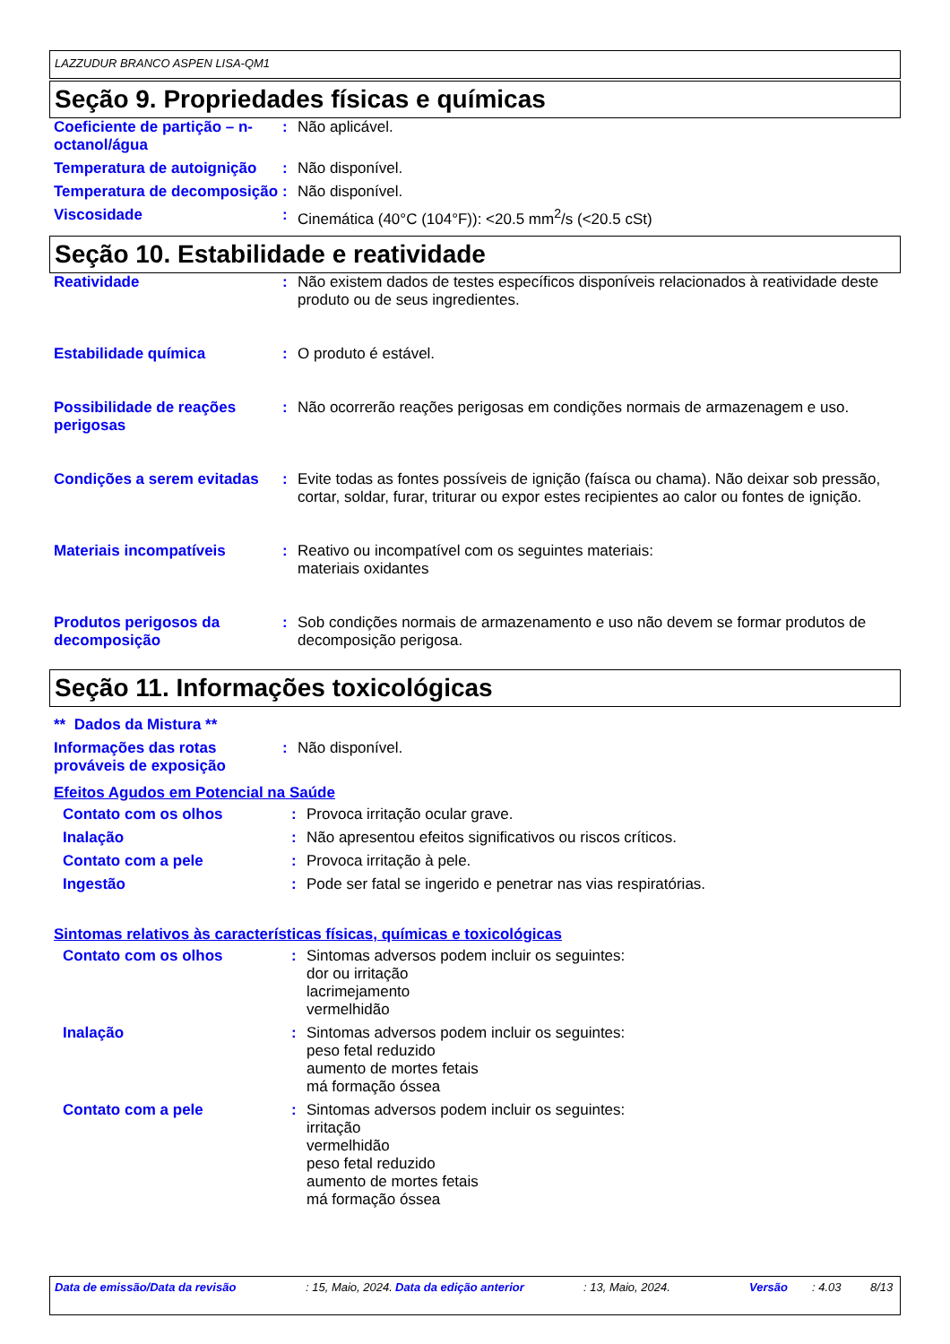LAZZUDUR BRANCO ASPEN LISA-QM1
Seção 9. Propriedades físicas e químicas
| Coeficiente de partição – n-octanol/água | : | Não aplicável. |
| Temperatura de autoignição | : | Não disponível. |
| Temperatura de decomposição | : | Não disponível. |
| Viscosidade | : | Cinemática (40°C (104°F)): <20.5 mm<sup>2</sup>/s (<20.5 cSt) |
Seção 10. Estabilidade e reatividade
| Reatividade | : | Não existem dados de testes específicos disponíveis relacionados à reatividade deste produto ou de seus ingredientes. |
| Estabilidade química | : | O produto é estável. |
| Possibilidade de reações perigosas | : | Não ocorrerão reações perigosas em condições normais de armazenagem e uso. |
| Condições a serem evitadas | : | Evite todas as fontes possíveis de ignição (faísca ou chama). Não deixar sob pressão, cortar, soldar, furar, triturar ou expor estes recipientes ao calor ou fontes de ignição. |
| Materiais incompatíveis | : | Reativo ou incompatível com os seguintes materiais: materiais oxidantes |
| Produtos perigosos da decomposição | : | Sob condições normais de armazenamento e uso não devem se formar produtos de decomposição perigosa. |
Seção 11. Informações toxicológicas
** Dados da Mistura **
| Informações das rotas prováveis de exposição | : | Não disponível. |
Efeitos Agudos em Potencial na Saúde
| Contato com os olhos | : | Provoca irritação ocular grave. |
| Inalação | : | Não apresentou efeitos significativos ou riscos críticos. |
| Contato com a pele | : | Provoca irritação à pele. |
| Ingestão | : | Pode ser fatal se ingerido e penetrar nas vias respiratórias. |
Sintomas relativos às características físicas, químicas e toxicológicas
| Contato com os olhos | : | Sintomas adversos podem incluir os seguintes: dor ou irritação lacrimejamento vermelhidão |
| Inalação | : | Sintomas adversos podem incluir os seguintes: peso fetal reduzido aumento de mortes fetais má formação óssea |
| Contato com a pele | : | Sintomas adversos podem incluir os seguintes: irritação vermelhidão peso fetal reduzido aumento de mortes fetais má formação óssea |
Data de emissão/Data da revisão : 15, Maio, 2024.
Data da edição anterior : 13, Maio, 2024. Versão : 4.03 8/13